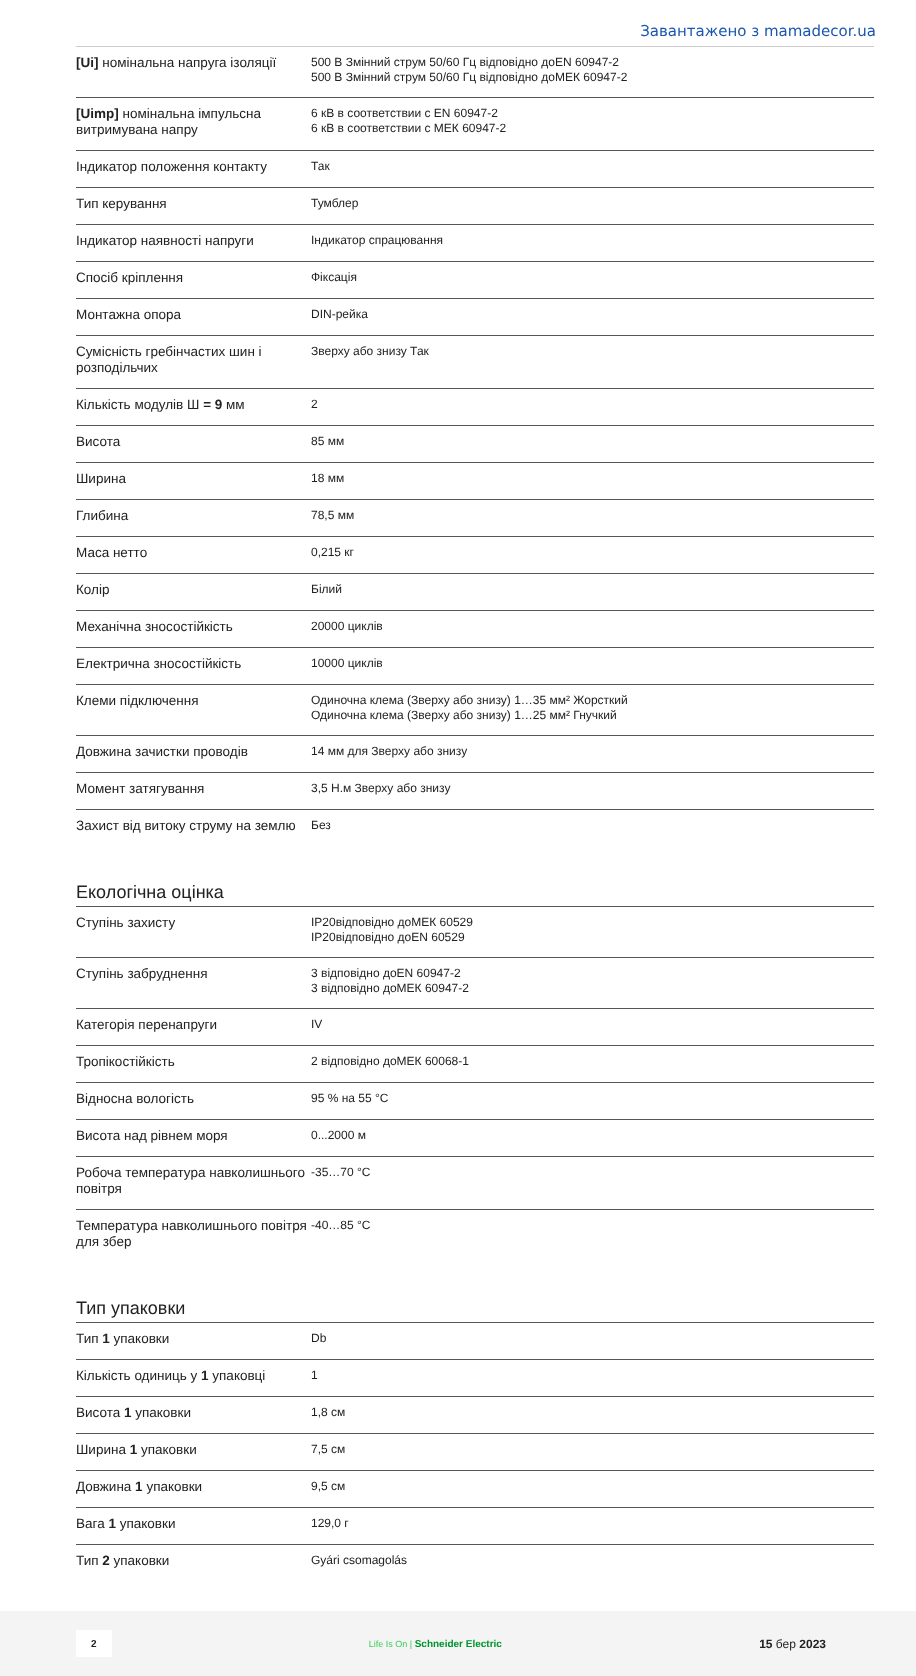Завантажено з mamadecor.ua
| [Ui] номінальна напруга ізоляції | 500 В Змінний струм 50/60 Гц відповідно доEN 60947-2 500 В Змінний струм 50/60 Гц відповідно доМЕК 60947-2 |
| [Uimp] номінальна імпульсна витримувана напру | 6 кВ в соответствии с EN 60947-2 6 кВ в соответствии с МЕК 60947-2 |
| Індикатор положення контакту | Так |
| Тип керування | Тумблер |
| Індикатор наявності напруги | Індикатор спрацювання |
| Спосіб кріплення | Фіксація |
| Монтажна опора | DIN-рейка |
| Сумісність гребінчастих шин і розподільчих | Зверху або знизу Так |
| Кількість модулів Ш = 9 мм | 2 |
| Висота | 85 мм |
| Ширина | 18 мм |
| Глибина | 78,5 мм |
| Маса нетто | 0,215 кг |
| Колір | Білий |
| Механічна зносостійкість | 20000 циклів |
| Електрична зносостійкість | 10000 циклів |
| Клеми підключення | Одиночна клема (Зверху або знизу) 1…35 мм² Жорсткий Одиночна клема (Зверху або знизу) 1…25 мм² Гнучкий |
| Довжина зачистки проводів | 14 мм для Зверху або знизу |
| Момент затягування | 3,5 Н.м Зверху або знизу |
| Захист від витоку струму на землю | Без |
Екологічна оцінка
| Ступінь захисту | IP20відповідно доМЕК 60529 IP20відповідно доEN 60529 |
| Ступінь забруднення | 3 відповідно доEN 60947-2 3 відповідно доМЕК 60947-2 |
| Категорія перенапруги | IV |
| Тропікостійкість | 2 відповідно доМЕК 60068-1 |
| Відносна вологість | 95 % на 55 °C |
| Висота над рівнем моря | 0...2000 м |
| Робоча температура навколишнього повітря | -35…70 °C |
| Температура навколишнього повітря для збер | -40…85 °C |
Тип упаковки
| Тип 1 упаковки | Db |
| Кількість одиниць у 1 упаковці | 1 |
| Висота 1 упаковки | 1,8 см |
| Ширина 1 упаковки | 7,5 см |
| Довжина 1 упаковки | 9,5 см |
| Вага 1 упаковки | 129,0 г |
| Тип 2 упаковки | Gyári csomagolás |
2 Life Is On | Schneider Electric 15 бер 2023